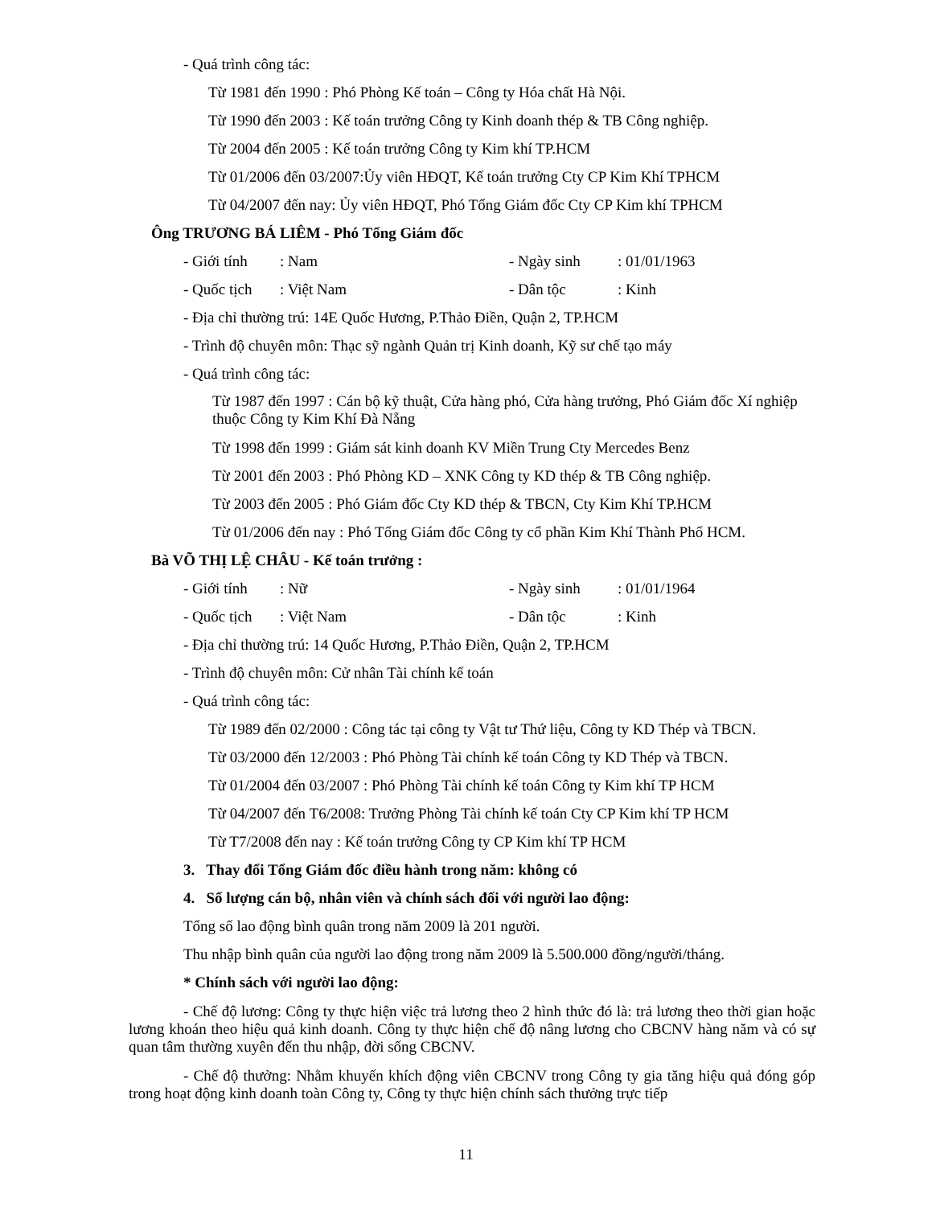- Quá trình công tác:
Từ 1981 đến 1990 : Phó Phòng Kế toán – Công ty Hóa chất Hà Nội.
Từ 1990 đến 2003 : Kế toán trưởng Công ty Kinh doanh thép & TB Công nghiệp.
Từ 2004 đến 2005 : Kế toán trưởng Công ty Kim khí TP.HCM
Từ 01/2006 đến 03/2007:Ủy viên HĐQT, Kế toán trưởng Cty CP Kim Khí TPHCM
Từ 04/2007 đến nay: Ủy viên HĐQT, Phó Tổng Giám đốc Cty CP Kim khí TPHCM
Ông TRƯƠNG BÁ LIÊM - Phó Tổng Giám đốc
- Giới tính: Nam - Ngày sinh: 01/01/1963
- Quốc tịch: Việt Nam - Dân tộc: Kinh
- Địa chỉ thường trú: 14E Quốc Hương, P.Thảo Điền, Quận 2, TP.HCM
- Trình độ chuyên môn: Thạc sỹ ngành Quản trị Kinh doanh, Kỹ sư chế tạo máy
- Quá trình công tác:
Từ 1987 đến 1997 : Cán bộ kỹ thuật, Cửa hàng phó, Cửa hàng trưởng, Phó Giám đốc Xí nghiệp thuộc Công ty Kim Khí Đà Nẵng
Từ 1998 đến 1999 : Giám sát kinh doanh KV Miền Trung Cty Mercedes Benz
Từ 2001 đến 2003 : Phó Phòng KD – XNK Công ty KD thép & TB Công nghiệp.
Từ 2003 đến 2005 : Phó Giám đốc Cty KD thép & TBCN, Cty Kim Khí TP.HCM
Từ 01/2006 đến nay : Phó Tổng Giám đốc Công ty cổ phần Kim Khí Thành Phố HCM.
Bà VÕ THỊ LỆ CHÂU - Kế toán trưởng :
- Giới tính: Nữ - Ngày sinh: 01/01/1964
- Quốc tịch: Việt Nam - Dân tộc: Kinh
- Địa chỉ thường trú: 14 Quốc Hương, P.Thảo Điền, Quận 2, TP.HCM
- Trình độ chuyên môn: Cử nhân Tài chính kế toán
- Quá trình công tác:
Từ 1989 đến 02/2000 : Công tác tại công ty Vật tư Thứ liệu, Công ty KD Thép và TBCN.
Từ 03/2000 đến 12/2003 : Phó Phòng Tài chính kế toán Công ty KD Thép và TBCN.
Từ 01/2004 đến 03/2007 : Phó Phòng Tài chính kế toán Công ty Kim khí TP HCM
Từ 04/2007 đến T6/2008: Trưởng Phòng Tài chính kế toán Cty CP Kim khí TP HCM
Từ T7/2008 đến nay : Kế toán trưởng Công ty CP Kim khí TP HCM
3. Thay đổi Tổng Giám đốc điều hành trong năm: không có
4. Số lượng cán bộ, nhân viên và chính sách đối với người lao động:
Tổng số lao động bình quân trong năm 2009 là 201 người.
Thu nhập bình quân của người lao động trong năm 2009 là 5.500.000 đồng/người/tháng.
* Chính sách với người lao động:
- Chế độ lương: Công ty thực hiện việc trả lương theo 2 hình thức đó là: trả lương theo thời gian hoặc lương khoán theo hiệu quả kinh doanh. Công ty thực hiện chế độ nâng lương cho CBCNV hàng năm và có sự quan tâm thường xuyên đến thu nhập, đời sống CBCNV.
- Chế độ thưởng: Nhằm khuyến khích động viên CBCNV trong Công ty gia tăng hiệu quả đóng góp trong hoạt động kinh doanh toàn Công ty, Công ty thực hiện chính sách thưởng trực tiếp
11